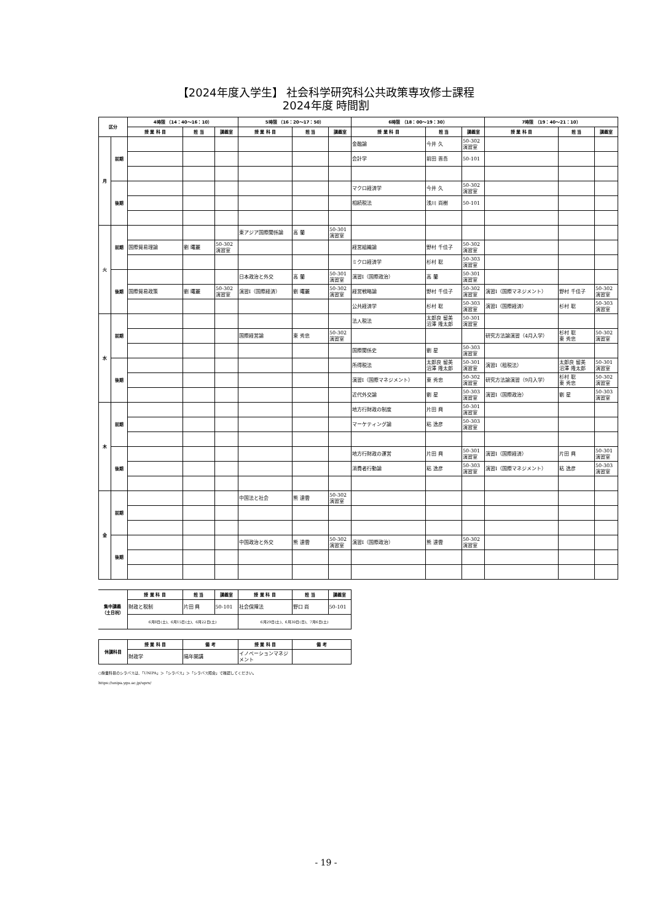【2024年度入学生】 社会科学研究科公共政策専攻修士課程
2024年度 時間割
| 区分 | | 4時限 （14：40～16：10） | | | 5時限 （16：20～17：50） | | | 6時限 （18：00～19：30） | | | 7時限 （19：40～21：10） | | |
| --- | --- | --- | --- | --- | --- | --- | --- | --- | --- | --- | --- | --- | --- |
| | | 授 業 科 目 | 担 当 | 講義室 | 授 業 科 目 | 担 当 | 講義室 | 授 業 科 目 | 担 当 | 講義室 | 授 業 科 目 | 担 当 | 講義室 |
| 月 | 前期 | | | | | | | 金融論 | 今井 久 | 50-302 演習室 | | | |
| | | | | | | | | 会計学 | 前田 晋吾 | 50-101 | | | |
| | 後期 | | | | | | | マクロ経済学 | 今井 久 | 50-302 演習室 | | | |
| | | | | | | | | 相続税法 | 浅川 尚樹 | 50-101 | | | |
| 火 | 前期 | | | | 東アジア国際関係論 | 高 蘭 | 50-301 演習室 | | | | | | |
| | | 国際貿易理論 | 劉 曙麗 | 50-302 演習室 | | | | 経営組織論 | 野村 千佳子 | 50-302 演習室 | | | |
| | | | | | | | | ミクロ経済学 | 杉村 聡 | 50-303 演習室 | | | |
| | 後期 | | | | 日本政治と外交 | 高 蘭 | 50-301 演習室 | 演習Ⅰ（国際政治） | 高 蘭 | 50-301 演習室 | | | |
| | | 国際貿易政策 | 劉 曙麗 | 50-302 演習室 | 演習Ⅰ（国際経済） | 劉 曙麗 | 50-302 演習室 | 経営戦略論 | 野村 千佳子 | 50-302 演習室 | 演習Ⅰ（国際マネジメント） | 野村 千佳子 | 50-302 演習室 |
| | | | | | | | | 公共経済学 | 杉村 聡 | 50-303 演習室 | 演習Ⅰ（国際経済） | 杉村 聡 | 50-303 演習室 |
| 水 | 前期 | | | | | | | 法人税法 | 太郎良 留美 沼澤 隆太郎 | 50-301 演習室 | | | |
| | | | | | 国際経営論 | 東 秀忠 | 50-302 演習室 | | | | 研究方法論演習（4月入学） | 杉村 聡 東 秀忠 | 50-302 演習室 |
| | | | | | | | | 国際関係史 | 劉 星 | 50-303 演習室 | | | |
| | 後期 | | | | | | | 所得税法 | 太郎良 留美 沼澤 隆太郎 | 50-301 演習室 | 演習Ⅰ（租税法） | 太郎良 留美 沼澤 隆太郎 | 50-301 演習室 |
| | | | | | | | | 演習Ⅰ（国際マネジメント） | 東 秀忠 | 50-302 演習室 | 研究方法論演習（9月入学） | 杉村 聡 東 秀忠 | 50-302 演習室 |
| | | | | | | | | 近代外交論 | 劉 星 | 50-303 演習室 | 演習Ⅰ（国際政治） | 劉 星 | 50-303 演習室 |
| 木 | 前期 | | | | | | | 地方行財政の制度 | 片田 興 | 50-301 演習室 | | | |
| | | | | | | | | マーケティング論 | 粘 逸彦 | 50-303 演習室 | | | |
| | 後期 | | | | | | | 地方行財政の運営 | 片田 興 | 50-301 演習室 | 演習Ⅰ（国際経済） | 片田 興 | 50-301 演習室 |
| | | | | | | | | 消費者行動論 | 粘 逸彦 | 50-303 演習室 | 演習Ⅰ（国際マネジメント） | 粘 逸彦 | 50-303 演習室 |
| 金 | 前期 | | | | 中国法と社会 | 熊 達雲 | 50-302 演習室 | | | | | | |
| | 後期 | | | | 中国政治と外交 | 熊 達雲 | 50-302 演習室 | 演習Ⅰ（国際政治） | 熊 達雲 | 50-302 演習室 | | | |
| 集中講義 （土日祝） | 授 業 科 目 | 担 当 | 講義室 | 授 業 科 目 | 担 当 | 講義室 |
| | 財政と税制 | 片田 興 | 50-101 | 社会保障法 | 野口 尚 | 50-101 |
| | 6月8日(土)、6月15日(土)、6月22日(土) | | | 6月29日(土)、6月30日(日)、7月6日(土) | | |
| 休講科目 | 授 業 科 目 | 備 考 | 授 業 科 目 | 備 考 |
| | 財政学 | 隔年開講 | イノベーションマネジメント | |
○授業科目のシラバスは、「UNIPA」＞「シラバス」＞「シラバス照会」で確認してください。
https://unipa.ygu.ac.jp/uprx/
- 19 -